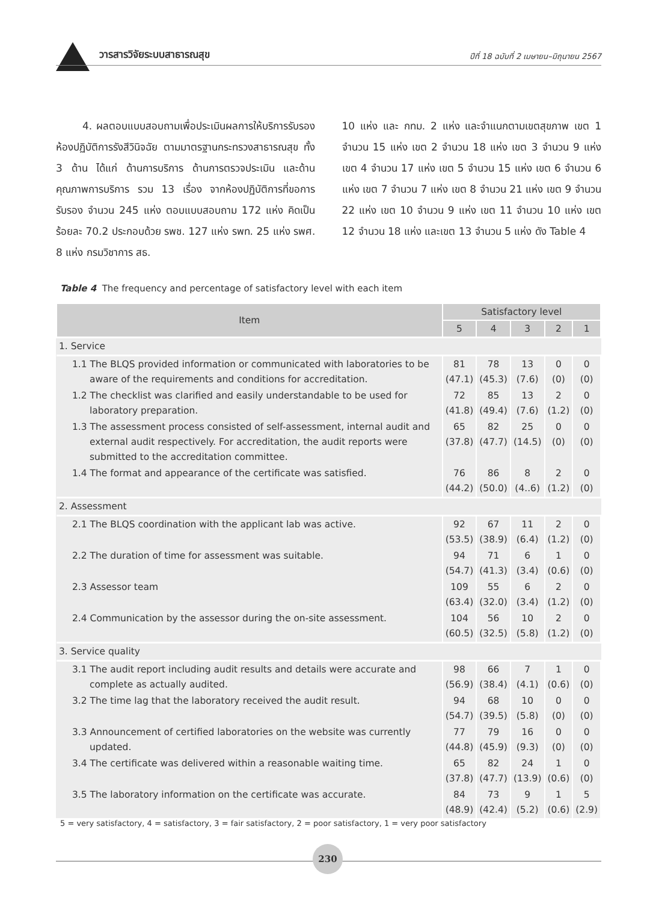วารสารวิจัยระบบสาธารณสุข ปีที่ 18 ฉบับที่ 2 เมษายน–มิถุนายน 2567
4. ผลตอบแบบสอบถามเพื่อประเมินผลการให้บริการรับรองห้องปฏิบัติการรังสีวินิจฉัย ตามมาตรฐานกระทรวงสาธารณสุข ทั้ง 3 ด้าน ได้แก่ ด้านการบริการ ด้านการตรวจประเมิน และด้านคุณภาพการบริการ รวม 13 เรื่อง จากห้องปฏิบัติการที่ขอการรับรอง จำนวน 245 แห่ง ตอบแบบสอบถาม 172 แห่ง คิดเป็นร้อยละ 70.2 ประกอบด้วย รพช. 127 แห่ง รพท. 25 แห่ง รพศ. 8 แห่ง กรมวิชาการ สธ.
10 แห่ง และ กทม. 2 แห่ง และจำแนกตามเขตสุขภาพ เขต 1 จำนวน 15 แห่ง เขต 2 จำนวน 18 แห่ง เขต 3 จำนวน 9 แห่ง เขต 4 จำนวน 17 แห่ง เขต 5 จำนวน 15 แห่ง เขต 6 จำนวน 6 แห่ง เขต 7 จำนวน 7 แห่ง เขต 8 จำนวน 21 แห่ง เขต 9 จำนวน 22 แห่ง เขต 10 จำนวน 9 แห่ง เขต 11 จำนวน 10 แห่ง เขต 12 จำนวน 18 แห่ง และเขต 13 จำนวน 5 แห่ง ดัง Table 4
Table 4 The frequency and percentage of satisfactory level with each item
| Item | Satisfactory level | | | | |
| --- | --- | --- | --- | --- | --- |
| | 5 | 4 | 3 | 2 | 1 |
| 1. Service | | | | | |
| 1.1 The BLQS provided information or communicated with laboratories to be aware of the requirements and conditions for accreditation. | 81 (47.1) | 78 (45.3) | 13 (7.6) | 0 (0) | 0 (0) |
| 1.2 The checklist was clarified and easily understandable to be used for laboratory preparation. | 72 (41.8) | 85 (49.4) | 13 (7.6) | 2 (1.2) | 0 (0) |
| 1.3 The assessment process consisted of self-assessment, internal audit and external audit respectively. For accreditation, the audit reports were submitted to the accreditation committee. | 65 (37.8) | 82 (47.7) | 25 (14.5) | 0 (0) | 0 (0) |
| 1.4 The format and appearance of the certificate was satisfied. | 76 (44.2) | 86 (50.0) | 8 (4..6) | 2 (1.2) | 0 (0) |
| 2. Assessment | | | | | |
| 2.1 The BLQS coordination with the applicant lab was active. | 92 (53.5) | 67 (38.9) | 11 (6.4) | 2 (1.2) | 0 (0) |
| 2.2 The duration of time for assessment was suitable. | 94 (54.7) | 71 (41.3) | 6 (3.4) | 1 (0.6) | 0 (0) |
| 2.3 Assessor team | 109 (63.4) | 55 (32.0) | 6 (3.4) | 2 (1.2) | 0 (0) |
| 2.4 Communication by the assessor during the on-site assessment. | 104 (60.5) | 56 (32.5) | 10 (5.8) | 2 (1.2) | 0 (0) |
| 3. Service quality | | | | | |
| 3.1 The audit report including audit results and details were accurate and complete as actually audited. | 98 (56.9) | 66 (38.4) | 7 (4.1) | 1 (0.6) | 0 (0) |
| 3.2 The time lag that the laboratory received the audit result. | 94 (54.7) | 68 (39.5) | 10 (5.8) | 0 (0) | 0 (0) |
| 3.3 Announcement of certified laboratories on the website was currently updated. | 77 (44.8) | 79 (45.9) | 16 (9.3) | 0 (0) | 0 (0) |
| 3.4 The certificate was delivered within a reasonable waiting time. | 65 (37.8) | 82 (47.7) | 24 (13.9) | 1 (0.6) | 0 (0) |
| 3.5 The laboratory information on the certificate was accurate. | 84 (48.9) | 73 (42.4) | 9 (5.2) | 1 (0.6) | 5 (2.9) |
5 = very satisfactory, 4 = satisfactory, 3 = fair satisfactory, 2 = poor satisfactory, 1 = very poor satisfactory
230